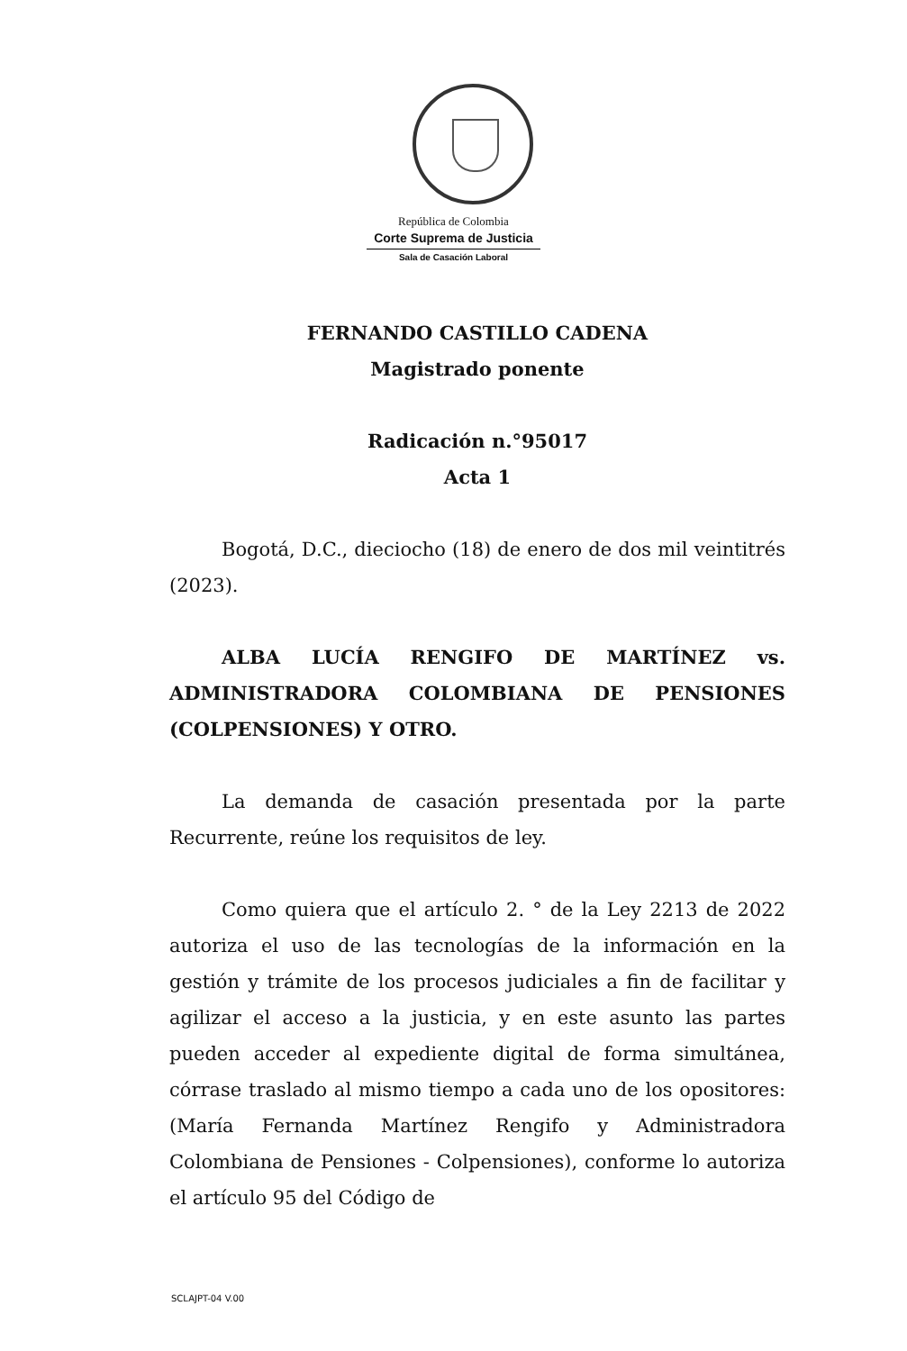República de Colombia
Corte Suprema de Justicia
Sala de Casación Laboral
FERNANDO CASTILLO CADENA
Magistrado ponente
Radicación n.°95017
Acta 1
Bogotá, D.C., dieciocho (18) de enero de dos mil veintitrés (2023).
ALBA LUCÍA RENGIFO DE MARTÍNEZ vs. ADMINISTRADORA COLOMBIANA DE PENSIONES (COLPENSIONES) Y OTRO.
La demanda de casación presentada por la parte Recurrente, reúne los requisitos de ley.
Como quiera que el artículo 2. ° de la Ley 2213 de 2022 autoriza el uso de las tecnologías de la información en la gestión y trámite de los procesos judiciales a fin de facilitar y agilizar el acceso a la justicia, y en este asunto las partes pueden acceder al expediente digital de forma simultánea, córrase traslado al mismo tiempo a cada uno de los opositores: (María Fernanda Martínez Rengifo y Administradora Colombiana de Pensiones - Colpensiones), conforme lo autoriza el artículo 95 del Código de
SCLAJPT-04 V.00